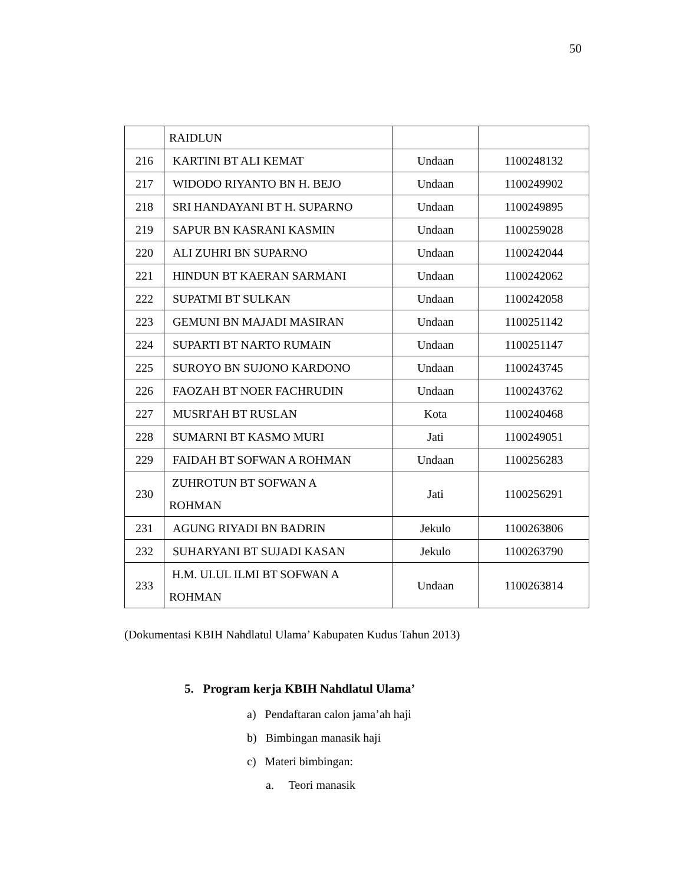50
| | RAIDLUN | | |
| 216 | KARTINI BT ALI KEMAT | Undaan | 1100248132 |
| 217 | WIDODO RIYANTO BN H. BEJO | Undaan | 1100249902 |
| 218 | SRI HANDAYANI BT H. SUPARNO | Undaan | 1100249895 |
| 219 | SAPUR BN KASRANI KASMIN | Undaan | 1100259028 |
| 220 | ALI ZUHRI BN SUPARNO | Undaan | 1100242044 |
| 221 | HINDUN BT KAERAN SARMANI | Undaan | 1100242062 |
| 222 | SUPATMI BT SULKAN | Undaan | 1100242058 |
| 223 | GEMUNI BN MAJADI MASIRAN | Undaan | 1100251142 |
| 224 | SUPARTI BT NARTO RUMAIN | Undaan | 1100251147 |
| 225 | SUROYO BN SUJONO KARDONO | Undaan | 1100243745 |
| 226 | FAOZAH BT NOER FACHRUDIN | Undaan | 1100243762 |
| 227 | MUSRI'AH BT RUSLAN | Kota | 1100240468 |
| 228 | SUMARNI BT KASMO MURI | Jati | 1100249051 |
| 229 | FAIDAH BT SOFWAN A ROHMAN | Undaan | 1100256283 |
| 230 | ZUHROTUN BT SOFWAN A ROHMAN | Jati | 1100256291 |
| 231 | AGUNG RIYADI BN BADRIN | Jekulo | 1100263806 |
| 232 | SUHARYANI BT SUJADI KASAN | Jekulo | 1100263790 |
| 233 | H.M. ULUL ILMI BT SOFWAN A ROHMAN | Undaan | 1100263814 |
(Dokumentasi KBIH Nahdlatul Ulama’ Kabupaten Kudus Tahun 2013)
5. Program kerja KBIH Nahdlatul Ulama’
a) Pendaftaran calon jama’ah haji
b) Bimbingan manasik haji
c) Materi bimbingan:
a. Teori manasik